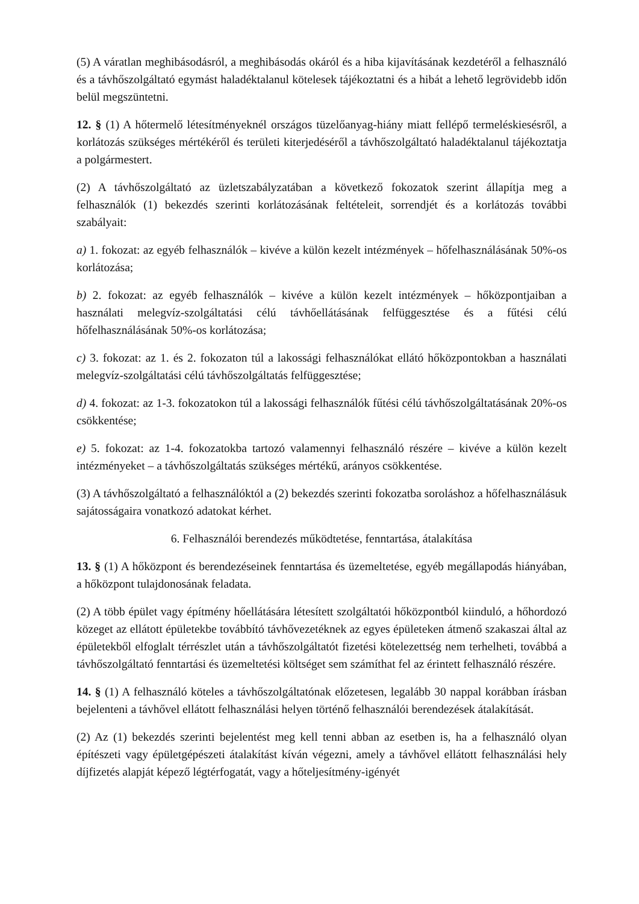(5) A váratlan meghibásodásról, a meghibásodás okáról és a hiba kijavításának kezdetéről a felhasználó és a távhőszolgáltató egymást haladéktalanul kötelesek tájékoztatni és a hibát a lehető legrövidebb időn belül megszüntetni.
12. § (1) A hőtermelő létesítményeknél országos tüzelőanyag-hiány miatt fellépő termeléskiesésről, a korlátozás szükséges mértékéről és területi kiterjedéséről a távhőszolgáltató haladéktalanul tájékoztatja a polgármestert.
(2) A távhőszolgáltató az üzletszabályzatában a következő fokozatok szerint állapítja meg a felhasználók (1) bekezdés szerinti korlátozásának feltételeit, sorrendjét és a korlátozás további szabályait:
a) 1. fokozat: az egyéb felhasználók – kivéve a külön kezelt intézmények – hőfelhasználásának 50%-os korlátozása;
b) 2. fokozat: az egyéb felhasználók – kivéve a külön kezelt intézmények – hőközpontjaiban a használati melegvíz-szolgáltatási célú távhőellátásának felfüggesztése és a fűtési célú hőfelhasználásának 50%-os korlátozása;
c) 3. fokozat: az 1. és 2. fokozaton túl a lakossági felhasználókat ellátó hőközpontokban a használati melegvíz-szolgáltatási célú távhőszolgáltatás felfüggesztése;
d) 4. fokozat: az 1-3. fokozatokon túl a lakossági felhasználók fűtési célú távhőszolgáltatásának 20%-os csökkentése;
e) 5. fokozat: az 1-4. fokozatokba tartozó valamennyi felhasználó részére – kivéve a külön kezelt intézményeket – a távhőszolgáltatás szükséges mértékű, arányos csökkentése.
(3) A távhőszolgáltató a felhasználóktól a (2) bekezdés szerinti fokozatba soroláshoz a hőfelhasználásuk sajátosságaira vonatkozó adatokat kérhet.
6. Felhasználói berendezés működtetése, fenntartása, átalakítása
13. § (1) A hőközpont és berendezéseinek fenntartása és üzemeltetése, egyéb megállapodás hiányában, a hőközpont tulajdonosának feladata.
(2) A több épület vagy építmény hőellátására létesített szolgáltatói hőközpontból kiinduló, a hőhordozó közeget az ellátott épületekbe továbbító távhővezetéknek az egyes épületeken átmenő szakaszai által az épületekből elfoglalt térrészlet után a távhőszolgáltatót fizetési kötelezettség nem terhelheti, továbbá a távhőszolgáltató fenntartási és üzemeltetési költséget sem számíthat fel az érintett felhasználó részére.
14. § (1) A felhasználó köteles a távhőszolgáltatónak előzetesen, legalább 30 nappal korábban írásban bejelenteni a távhővel ellátott felhasználási helyen történő felhasználói berendezések átalakítását.
(2) Az (1) bekezdés szerinti bejelentést meg kell tenni abban az esetben is, ha a felhasználó olyan építészeti vagy épületgépészeti átalakítást kíván végezni, amely a távhővel ellátott felhasználási hely díjfizetés alapját képező légtérfogatát, vagy a hőteljesítmény-igényét